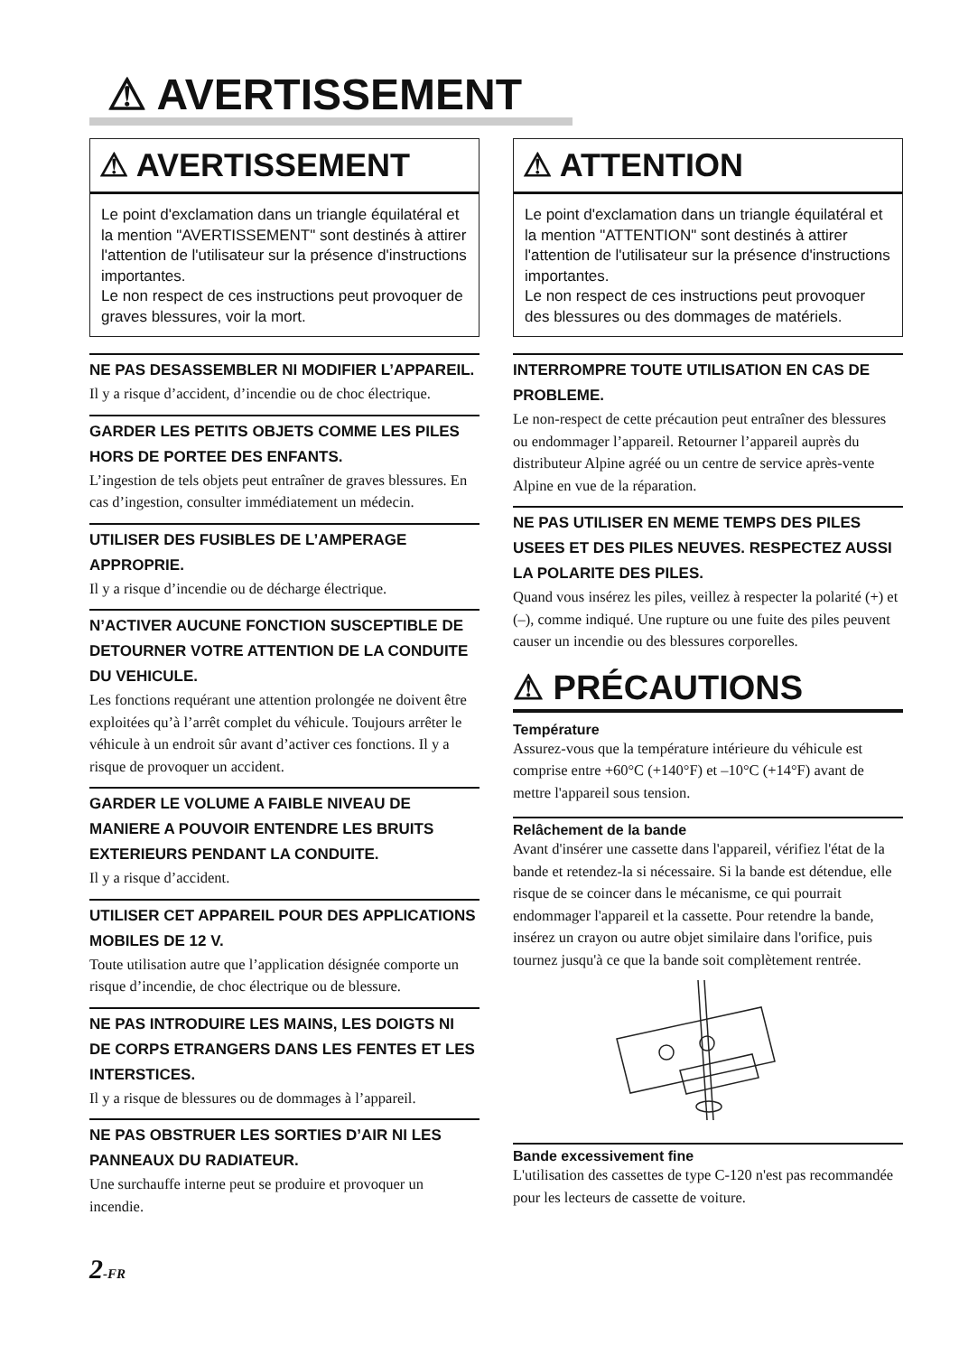⚠ AVERTISSEMENT
⚠ AVERTISSEMENT
Le point d'exclamation dans un triangle équilatéral et la mention "AVERTISSEMENT" sont destinés à attirer l'attention de l'utilisateur sur la présence d'instructions importantes.
Le non respect de ces instructions peut provoquer de graves blessures, voir la mort.
NE PAS DESASSEMBLER NI MODIFIER L’APPAREIL.
Il y a risque d’accident, d’incendie ou de choc électrique.
GARDER LES PETITS OBJETS COMME LES PILES HORS DE PORTEE DES ENFANTS.
L’ingestion de tels objets peut entraîner de graves blessures. En cas d’ingestion, consulter immédiatement un médecin.
UTILISER DES FUSIBLES DE L’AMPERAGE APPROPRIE.
Il y a risque d’incendie ou de décharge électrique.
N’ACTIVER AUCUNE FONCTION SUSCEPTIBLE DE DETOURNER VOTRE ATTENTION DE LA CONDUITE DU VEHICULE.
Les fonctions requérant une attention prolongée ne doivent être exploitées qu’à l’arrêt complet du véhicule. Toujours arrêter le véhicule à un endroit sûr avant d’activer ces fonctions. Il y a risque de provoquer un accident.
GARDER LE VOLUME A FAIBLE NIVEAU DE MANIERE A POUVOIR ENTENDRE LES BRUITS EXTERIEURS PENDANT LA CONDUITE.
Il y a risque d’accident.
UTILISER CET APPAREIL POUR DES APPLICATIONS MOBILES DE 12 V.
Toute utilisation autre que l’application désignée comporte un risque d’incendie, de choc électrique ou de blessure.
NE PAS INTRODUIRE LES MAINS, LES DOIGTS NI DE CORPS ETRANGERS DANS LES FENTES ET LES INTERSTICES.
Il y a risque de blessures ou de dommages à l’appareil.
NE PAS OBSTRUER LES SORTIES D’AIR NI LES PANNEAUX DU RADIATEUR.
Une surchauffe interne peut se produire et provoquer un incendie.
2-FR
⚠ ATTENTION
Le point d'exclamation dans un triangle équilatéral et la mention "ATTENTION" sont destinés à attirer l'attention de l'utilisateur sur la présence d'instructions importantes.
Le non respect de ces instructions peut provoquer des blessures ou des dommages de matériels.
INTERROMPRE TOUTE UTILISATION EN CAS DE PROBLEME.
Le non-respect de cette précaution peut entraîner des blessures ou endommager l’appareil. Retourner l’appareil auprès du distributeur Alpine agréé ou un centre de service après-vente Alpine en vue de la réparation.
NE PAS UTILISER EN MEME TEMPS DES PILES USEES ET DES PILES NEUVES. RESPECTEZ AUSSI LA POLARITE DES PILES.
Quand vous insérez les piles, veillez à respecter la polarité (+) et (–), comme indiqué. Une rupture ou une fuite des piles peuvent causer un incendie ou des blessures corporelles.
⚠ PRÉCAUTIONS
Température
Assurez-vous que la température intérieure du véhicule est comprise entre +60°C (+140°F) et –10°C (+14°F) avant de mettre l'appareil sous tension.
Relâchement de la bande
Avant d'insérer une cassette dans l'appareil, vérifiez l'état de la bande et retendez-la si nécessaire. Si la bande est détendue, elle risque de se coincer dans le mécanisme, ce qui pourrait endommager l'appareil et la cassette. Pour retendre la bande, insérez un crayon ou autre objet similaire dans l'orifice, puis tournez jusqu'à ce que la bande soit complètement rentrée.
Bande excessivement fine
L'utilisation des cassettes de type C-120 n'est pas recommandée pour les lecteurs de cassette de voiture.